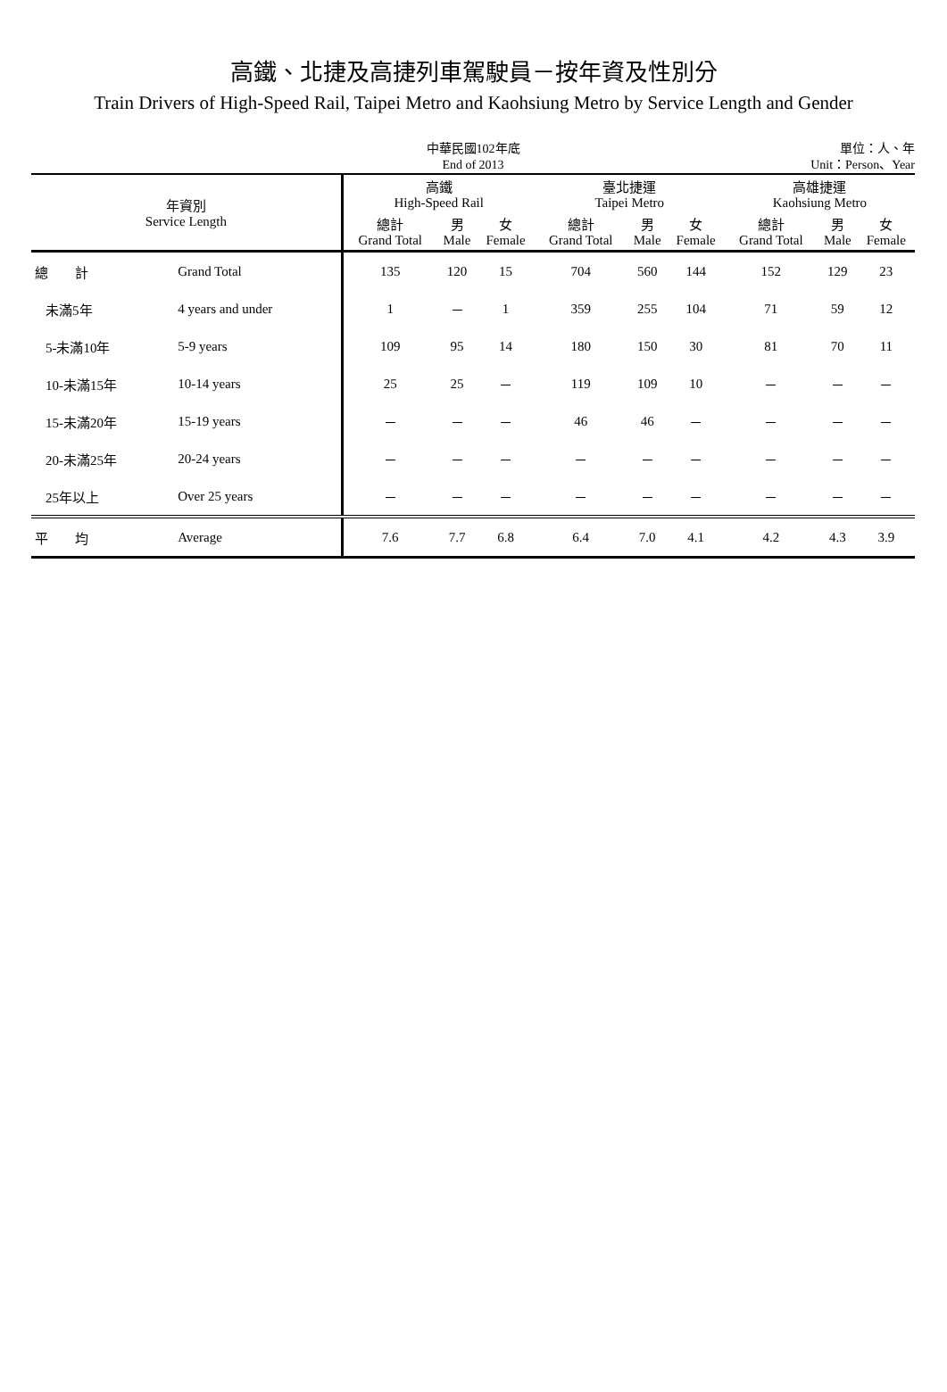高鐵、北捷及高捷列車駕駛員－按年資及性別分
Train Drivers of High-Speed Rail, Taipei Metro and Kaohsiung Metro by Service Length and Gender
中華民國102年底
End of 2013
單位：人、年
Unit：Person、Year
| 年資別 Service Length | | 高鐵 High-Speed Rail | | | 臺北捷運 Taipei Metro | | | 高雄捷運 Kaohsiung Metro | | |
| --- | --- | --- | --- | --- | --- | --- | --- | --- | --- | --- |
| | | 總計 Grand Total | 男 Male | 女 Female | 總計 Grand Total | 男 Male | 女 Female | 總計 Grand Total | 男 Male | 女 Female |
| 總 計 | Grand Total | 135 | 120 | 15 | 704 | 560 | 144 | 152 | 129 | 23 |
| 未滿5年 | 4 years and under | 1 | － | 1 | 359 | 255 | 104 | 71 | 59 | 12 |
| 5-未滿10年 | 5-9 years | 109 | 95 | 14 | 180 | 150 | 30 | 81 | 70 | 11 |
| 10-未滿15年 | 10-14 years | 25 | 25 | － | 119 | 109 | 10 | － | － | － |
| 15-未滿20年 | 15-19 years | － | － | － | 46 | 46 | － | － | － | － |
| 20-未滿25年 | 20-24 years | － | － | － | － | － | － | － | － | － |
| 25年以上 | Over 25 years | － | － | － | － | － | － | － | － | － |
| 平 均 | Average | 7.6 | 7.7 | 6.8 | 6.4 | 7.0 | 4.1 | 4.2 | 4.3 | 3.9 |